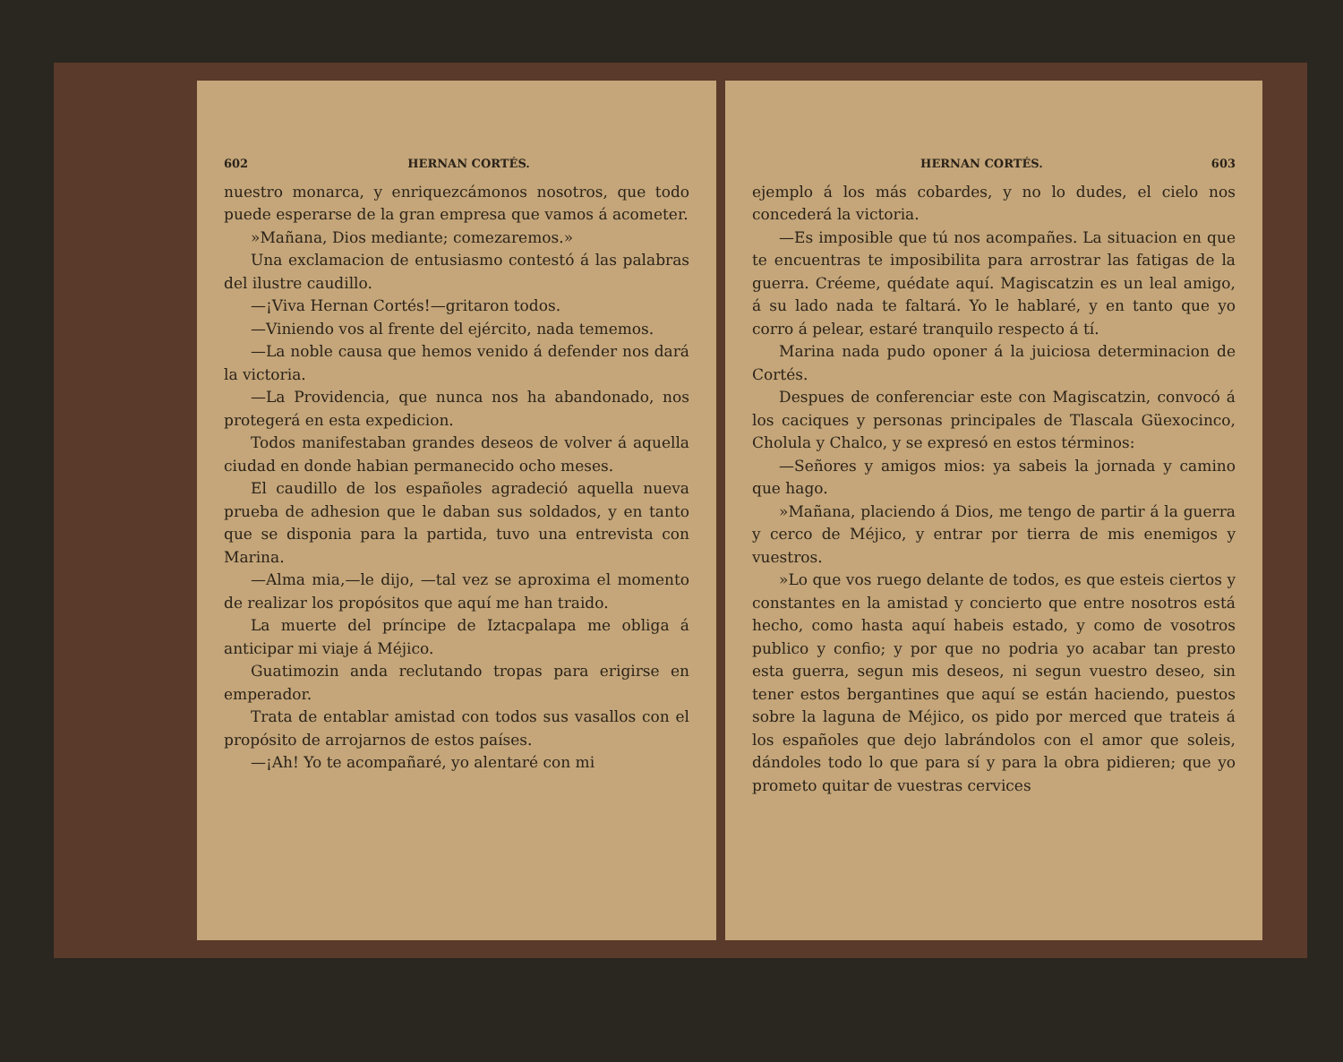602 HERNAN CORTÉS.
nuestro monarca, y enriquezcámonos nosotros, que todo puede esperarse de la gran empresa que vamos á acometer.
»Mañana, Dios mediante; comezaremos.»
Una exclamacion de entusiasmo contestó á las palabras del ilustre caudillo.
—¡Viva Hernan Cortés!—gritaron todos.
—Viniendo vos al frente del ejército, nada tememos.
—La noble causa que hemos venido á defender nos dará la victoria.
—La Providencia, que nunca nos ha abandonado, nos protegerá en esta expedicion.
Todos manifestaban grandes deseos de volver á aquella ciudad en donde habian permanecido ocho meses.
El caudillo de los españoles agradeció aquella nueva prueba de adhesion que le daban sus soldados, y en tanto que se disponia para la partida, tuvo una entrevista con Marina.
—Alma mia,—le dijo, —tal vez se aproxima el momento de realizar los propósitos que aquí me han traido.
La muerte del príncipe de Iztacpalapa me obliga á anticipar mi viaje á Méjico.
Guatimozin anda reclutando tropas para erigirse en emperador.
Trata de entablar amistad con todos sus vasallos con el propósito de arrojarnos de estos países.
—¡Ah! Yo te acompañaré, yo alentaré con mi
HERNAN CORTÉS. 603
ejemplo á los más cobardes, y no lo dudes, el cielo nos concederá la victoria.
—Es imposible que tú nos acompañes. La situacion en que te encuentras te imposibilita para arrostrar las fatigas de la guerra. Créeme, quédate aquí. Magiscatzin es un leal amigo, á su lado nada te faltará. Yo le hablaré, y en tanto que yo corro á pelear, estaré tranquilo respecto á tí.
Marina nada pudo oponer á la juiciosa determinacion de Cortés.
Despues de conferenciar este con Magiscatzin, convocó á los caciques y personas principales de Tlascala Güexocinco, Cholula y Chalco, y se expresó en estos términos:
—Señores y amigos mios: ya sabeis la jornada y camino que hago.
»Mañana, placiendo á Dios, me tengo de partir á la guerra y cerco de Méjico, y entrar por tierra de mis enemigos y vuestros.
»Lo que vos ruego delante de todos, es que esteis ciertos y constantes en la amistad y concierto que entre nosotros está hecho, como hasta aquí habeis estado, y como de vosotros publico y confio; y por que no podria yo acabar tan presto esta guerra, segun mis deseos, ni segun vuestro deseo, sin tener estos bergantines que aquí se están haciendo, puestos sobre la laguna de Méjico, os pido por merced que trateis á los españoles que dejo labrándolos con el amor que soleis, dándoles todo lo que para sí y para la obra pidieren; que yo prometo quitar de vuestras cervices